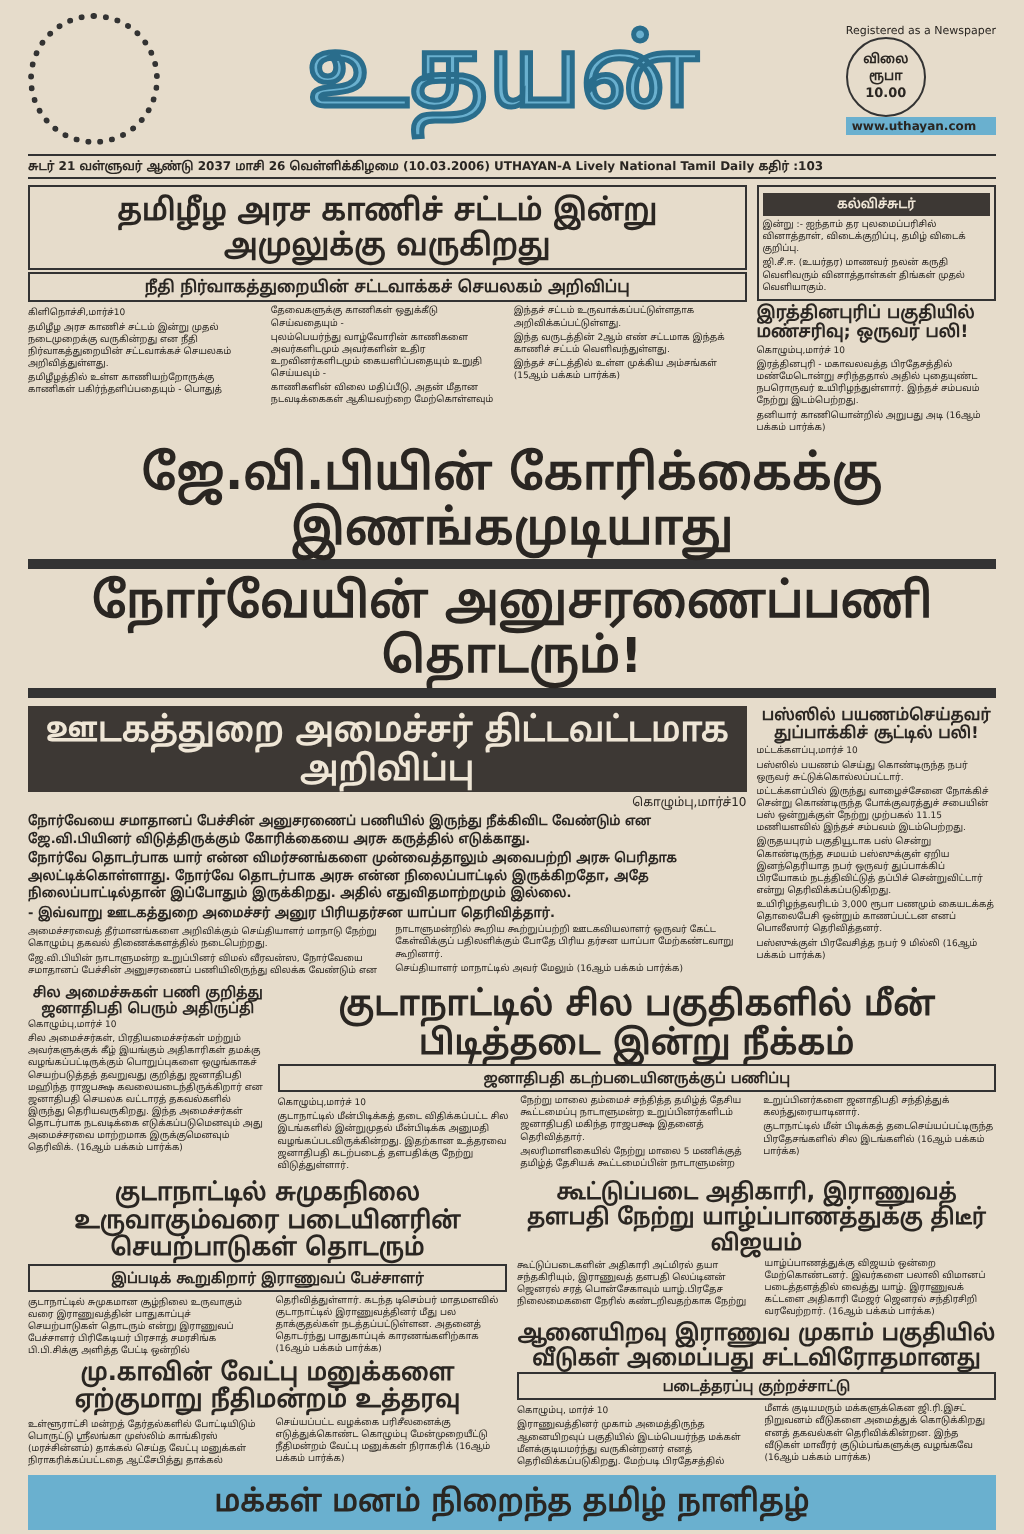உதயன்
Registered as a Newspaper
விலை
ரூபா
10.00
www.uthayan.com
சுடர் 21 வள்ளுவர் ஆண்டு 2037 மாசி 26 வெள்ளிக்கிழமை (10.03.2006) UTHAYAN-A Lively National Tamil Daily கதிர் :103
தமிழீழ அரச காணிச் சட்டம் இன்று அமுலுக்கு வருகிறது
நீதி நிர்வாகத்துறையின் சட்டவாக்கச் செயலகம் அறிவிப்பு
கிளிநொச்சி,மார்ச்10
தமிழீழ அரச காணிச் சட்டம் இன்று முதல் நடைமுறைக்கு வருகின்றது என நீதி நிர்வாகத்துறையின் சட்டவாக்கச் செயலகம் அறிவித்துள்ளது.
தமிழீழத்தில் உள்ள காணியற்றோருக்கு காணிகள் பகிர்ந்தளிப்பதையும் - பொதுத் தேவைகளுக்கு காணிகள் ஒதுக்கீடு செய்வதையும் -
புலம்பெயர்ந்து வாழ்வோரின் காணிகளை அவர்களிடமும் அவர்களின் உதிர உறவினர்களிடமும் கையளிப்பதையும் உறுதி செய்யவும் -
காணிகளின் விலை மதிப்பீடு, அதன் மீதான நடவடிக்கைகள் ஆகியவற்றை மேற்கொள்ளவும் இந்தச் சட்டம் உருவாக்கப்பட்டுள்ளதாக அறிவிக்கப்பட்டுள்ளது.
இந்த வருடத்தின் 2ஆம் எண் சட்டமாக இந்தக் காணிச் சட்டம் வெளிவந்துள்ளது.
இந்தச் சட்டத்தில் உள்ள முக்கிய அம்சங்கள் (15ஆம் பக்கம் பார்க்க)
கல்விச்சுடர்
இன்று :- ஐந்தாம் தர புலமைப்பரிசில் வினாத்தாள், விடைக்குறிப்பு, தமிழ் விடைக் குறிப்பு.
ஜி.சீ.ஈ. (உயர்தர) மாணவர் நலன் கருதி வெளிவரும் வினாத்தாள்கள் திங்கள் முதல் வெளியாகும்.
இரத்தினபுரிப் பகுதியில் மண்சரிவு; ஒருவர் பலி!
கொழும்பு,மார்ச் 10
இரத்தினபுரி - மகாவலவத்த பிரதேசத்தில் மண்மேடொன்று சரிந்ததால் அதில் புதையுண்ட நபரொருவர் உயிரிழந்துள்ளார். இந்தச் சம்பவம் நேற்று இடம்பெற்றது.
தனியார் காணியொன்றில் அறுபது அடி (16ஆம் பக்கம் பார்க்க)
ஜே.வி.பியின் கோரிக்கைக்கு இணங்கமுடியாது
நோர்வேயின் அனுசரணைப்பணி தொடரும்!
ஊடகத்துறை அமைச்சர் திட்டவட்டமாக அறிவிப்பு
கொழும்பு,மார்ச்10
நோர்வேயை சமாதானப் பேச்சின் அனுசரணைப் பணியில் இருந்து நீக்கிவிட வேண்டும் என ஜே.வி.பியினர் விடுத்திருக்கும் கோரிக்கையை அரசு கருத்தில் எடுக்காது.
நோர்வே தொடர்பாக யார் என்ன விமர்சனங்களை முன்வைத்தாலும் அவைபற்றி அரசு பெரிதாக அலட்டிக்கொள்ளாது. நோர்வே தொடர்பாக அரசு என்ன நிலைப்பாட்டில் இருக்கிறதோ, அதே நிலைப்பாட்டில்தான் இப்போதும் இருக்கிறது. அதில் எதுவிதமாற்றமும் இல்லை.
- இவ்வாறு ஊடகத்துறை அமைச்சர் அனுர பிரியதர்சன யாப்பா தெரிவித்தார்.
அமைச்சரவைத் தீர்மானங்களை அறிவிக்கும் செய்தியாளர் மாநாடு நேற்று கொழும்பு தகவல் திணைக்களத்தில் நடைபெற்றது.
ஜே.வி.பியின் நாடாளுமன்ற உறுப்பினர் விமல் வீரவன்ஸ, நோர்வேயை சமாதானப் பேச்சின் அனுசரணைப் பணியிலிருந்து விலக்க வேண்டும் என நாடாளுமன்றில் கூறிய கூற்றுப்பற்றி ஊடகவியலாளர் ஒருவர் கேட்ட கேள்விக்குப் பதிலளிக்கும் போதே பிரிய தர்சன யாப்பா மேற்கண்டவாறு கூறினார்.
செய்தியாளர் மாநாட்டில் அவர் மேலும் (16ஆம் பக்கம் பார்க்க)
பஸ்ஸில் பயணம்செய்தவர் துப்பாக்கிச் சூட்டில் பலி!
மட்டக்களப்பு,மார்ச் 10
பஸ்ஸில் பயணம் செய்து கொண்டிருந்த நபர் ஒருவர் சுட்டுக்கொல்லப்பட்டார்.
மட்டக்களப்பில் இருந்து வாழைச்சேனை நோக்கிச் சென்று கொண்டிருந்த போக்குவரத்துச் சபையின் பஸ் ஒன்றுக்குள் நேற்று முற்பகல் 11.15 மணியளவில் இந்தச் சம்பவம் இடம்பெற்றது.
இருதயபுரம் பகுதியூடாக பஸ் சென்று கொண்டிருந்த சமயம் பஸ்ஸுக்குள் ஏறிய இனந்தெரியாத நபர் ஒருவர் துப்பாக்கிப் பிரயோகம் நடத்திவிட்டுத் தப்பிச் சென்றுவிட்டார் என்று தெரிவிக்கப்படுகிறது.
உயிரிழந்தவரிடம் 3,000 ரூபா பணமும் கையடக்கத் தொலைபேசி ஒன்றும் காணப்பட்டன எனப் பொலீஸார் தெரிவித்தனர்.
பஸ்ஸுக்குள் பிரவேசித்த நபர் 9 மில்லி (16ஆம் பக்கம் பார்க்க)
சில அமைச்சுகள் பணி குறித்து ஜனாதிபதி பெரும் அதிருப்தி
கொழும்பு,மார்ச் 10
சில அமைச்சர்கள், பிரதியமைச்சர்கள் மற்றும் அவர்களுக்குக் கீழ் இயங்கும் அதிகாரிகள் தமக்கு வழங்கப்பட்டிருக்கும் பொறுப்புகளை ஒழுங்காகச் செயற்படுத்தத் தவறுவது குறித்து ஜனாதிபதி மஹிந்த ராஜபக்ஷ கவலையடைந்திருக்கிறார் என ஜனாதிபதி செயலக வட்டாரத் தகவல்களில் இருந்து தெரியவருகிறது. இந்த அமைச்சர்கள் தொடர்பாக நடவடிக்கை எடுக்கப்படுமெனவும் அது அமைச்சரவை மாற்றமாக இருக்குமெனவும் தெரிவிக். (16ஆம் பக்கம் பார்க்க)
குடாநாட்டில் சில பகுதிகளில் மீன் பிடித்தடை இன்று நீக்கம்
ஜனாதிபதி கடற்படையினருக்குப் பணிப்பு
கொழும்பு,மார்ச் 10
குடாநாட்டில் மீன்பிடிக்கத் தடை விதிக்கப்பட்ட சில இடங்களில் இன்றுமுதல் மீன்பிடிக்க அனுமதி வழங்கப்படவிருக்கின்றது. இதற்கான உத்தரவை ஜனாதிபதி கடற்படைத் தளபதிக்கு நேற்று விடுத்துள்ளார்.
நேற்று மாலை தம்மைச் சந்தித்த தமிழ்த் தேசிய கூட்டமைப்பு நாடாளுமன்ற உறுப்பினர்களிடம் ஜனாதிபதி மகிந்த ராஜபக்ஷ இதனைத் தெரிவித்தார்.
அலரிமாளிகையில் நேற்று மாலை 5 மணிக்குத் தமிழ்த் தேசியக் கூட்டமைப்பின் நாடாளுமன்ற உறுப்பினர்களை ஜனாதிபதி சந்தித்துக் கலந்துரையாடினார்.
குடாநாட்டில் மீன் பிடிக்கத் தடைசெய்யப்பட்டிருந்த பிரதேசங்களில் சில இடங்களில் (16ஆம் பக்கம் பார்க்க)
குடாநாட்டில் சுமுகநிலை உருவாகும்வரை படையினரின் செயற்பாடுகள் தொடரும்
இப்படிக் கூறுகிறார் இராணுவப் பேச்சாளர்
குடாநாட்டில் சுமுகமான சூழ்நிலை உருவாகும் வரை இராணுவத்தின் பாதுகாப்புச் செயற்பாடுகள் தொடரும் என்று இராணுவப் பேச்சாளர் பிரிகேடியர் பிரசாத் சமரசிங்க பி.பி.சிக்கு அளித்த பேட்டி ஒன்றில் தெரிவித்துள்ளார். கடந்த டிசெம்பர் மாதமளவில் குடாநாட்டில் இராணுவத்தினர் மீது பல தாக்குதல்கள் நடத்தப்பட்டுள்ளன. அதனைத் தொடர்ந்து பாதுகாப்புக் காரணங்களிற்காக (16ஆம் பக்கம் பார்க்க)
மு.காவின் வேட்பு மனுக்களை ஏற்குமாறு நீதிமன்றம் உத்தரவு
உள்ளூராட்சி மன்றத் தேர்தல்களில் போட்டியிடும் பொருட்டு ஸ்ரீலங்கா முஸ்லிம் காங்கிரஸ் (மரச்சின்னம்) தாக்கல் செய்த வேட்பு மனுக்கள் நிராகரிக்கப்பட்டதை ஆட்சேபித்து தாக்கல் செய்யப்பட்ட வழக்கை பரிசீலனைக்கு எடுத்துக்கொண்ட கொழும்பு மேன்முறையீட்டு நீதிமன்றம் வேட்பு மனுக்கள் நிராகரிக் (16ஆம் பக்கம் பார்க்க)
கூட்டுப்படை அதிகாரி, இராணுவத் தளபதி நேற்று யாழ்ப்பாணத்துக்கு திடீர் விஜயம்
கூட்டுப்படைகளின் அதிகாரி அட்மிரல் தயா சந்தகிரியும், இராணுவத் தளபதி லெப்டினன் ஜெனரல் சரத் பொன்சேகாவும் யாழ்.பிரதேச நிலைமைகளை நேரில் கண்டறிவதற்காக நேற்று யாழ்ப்பாணத்துக்கு விஜயம் ஒன்றை மேற்கொண்டனர். இவர்களை பலாலி விமானப் படைத்தளத்தில் வைத்து யாழ். இராணுவக் கட்டளை அதிகாரி மேஜர் ஜெனரல் சந்திரசிறி வரவேற்றார். (16ஆம் பக்கம் பார்க்க)
ஆனையிறவு இராணுவ முகாம் பகுதியில் வீடுகள் அமைப்பது சட்டவிரோதமானது
படைத்தரப்பு குற்றச்சாட்டு
கொழும்பு, மார்ச் 10
இராணுவத்தினர் முகாம் அமைத்திருந்த ஆனையிறவுப் பகுதியில் இடம்பெயர்ந்த மக்கள் மீளக்குடியமர்ந்து வருகின்றனர் எனத் தெரிவிக்கப்படுகிறது. மேற்படி பிரதேசத்தில் மீளக் குடியமரும் மக்களுக்கென ஜி.ரி.இசட் நிறுவனம் வீடுகளை அமைத்துக் கொடுக்கிறது எனத் தகவல்கள் தெரிவிக்கின்றன. இந்த வீடுகள் மாவீரர் குடும்பங்களுக்கு வழங்கவே (16ஆம் பக்கம் பார்க்க)
மக்கள் மனம் நிறைந்த தமிழ் நாளிதழ்